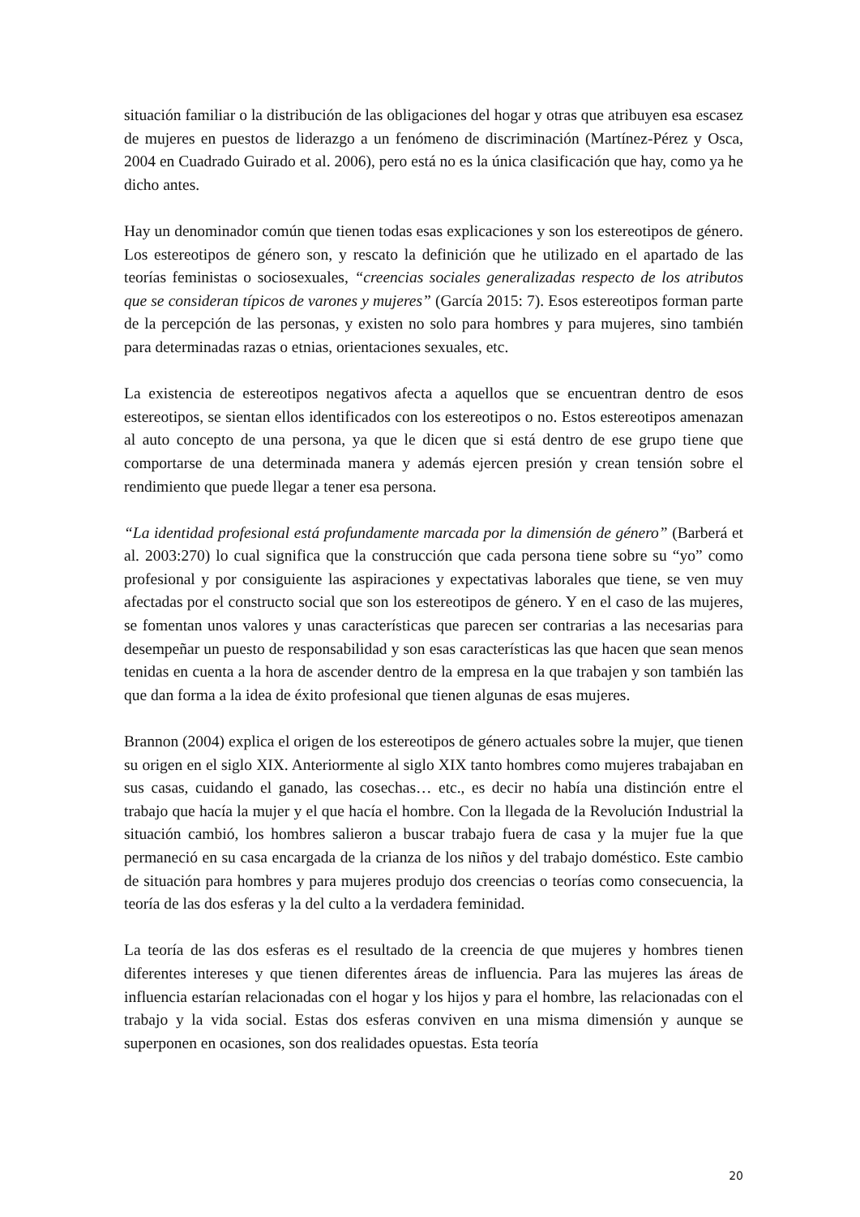situación familiar o la distribución de las obligaciones del hogar y otras que atribuyen esa escasez de mujeres en puestos de liderazgo a un fenómeno de discriminación (Martínez-Pérez y Osca, 2004 en Cuadrado Guirado et al. 2006), pero está no es la única clasificación que hay, como ya he dicho antes.
Hay un denominador común que tienen todas esas explicaciones y son los estereotipos de género. Los estereotipos de género son, y rescato la definición que he utilizado en el apartado de las teorías feministas o sociosexuales, “creencias sociales generalizadas respecto de los atributos que se consideran típicos de varones y mujeres” (García 2015: 7). Esos estereotipos forman parte de la percepción de las personas, y existen no solo para hombres y para mujeres, sino también para determinadas razas o etnias, orientaciones sexuales, etc.
La existencia de estereotipos negativos afecta a aquellos que se encuentran dentro de esos estereotipos, se sientan ellos identificados con los estereotipos o no. Estos estereotipos amenazan al auto concepto de una persona, ya que le dicen que si está dentro de ese grupo tiene que comportarse de una determinada manera y además ejercen presión y crean tensión sobre el rendimiento que puede llegar a tener esa persona.
“La identidad profesional está profundamente marcada por la dimensión de género” (Barberá et al. 2003:270) lo cual significa que la construcción que cada persona tiene sobre su “yo” como profesional y por consiguiente las aspiraciones y expectativas laborales que tiene, se ven muy afectadas por el constructo social que son los estereotipos de género. Y en el caso de las mujeres, se fomentan unos valores y unas características que parecen ser contrarias a las necesarias para desempeñar un puesto de responsabilidad y son esas características las que hacen que sean menos tenidas en cuenta a la hora de ascender dentro de la empresa en la que trabajen y son también las que dan forma a la idea de éxito profesional que tienen algunas de esas mujeres.
Brannon (2004) explica el origen de los estereotipos de género actuales sobre la mujer, que tienen su origen en el siglo XIX. Anteriormente al siglo XIX tanto hombres como mujeres trabajaban en sus casas, cuidando el ganado, las cosechas… etc., es decir no había una distinción entre el trabajo que hacía la mujer y el que hacía el hombre. Con la llegada de la Revolución Industrial la situación cambió, los hombres salieron a buscar trabajo fuera de casa y la mujer fue la que permaneció en su casa encargada de la crianza de los niños y del trabajo doméstico. Este cambio de situación para hombres y para mujeres produjo dos creencias o teorías como consecuencia, la teoría de las dos esferas y la del culto a la verdadera feminidad.
La teoría de las dos esferas es el resultado de la creencia de que mujeres y hombres tienen diferentes intereses y que tienen diferentes áreas de influencia. Para las mujeres las áreas de influencia estarían relacionadas con el hogar y los hijos y para el hombre, las relacionadas con el trabajo y la vida social. Estas dos esferas conviven en una misma dimensión y aunque se superponen en ocasiones, son dos realidades opuestas. Esta teoría
20